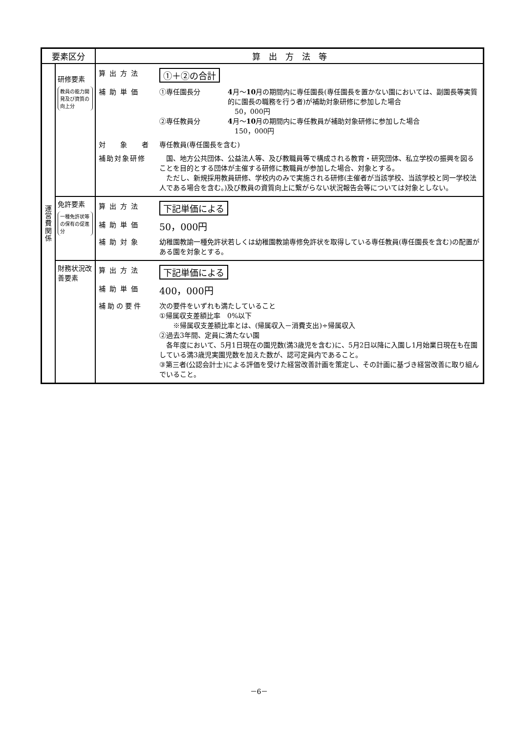| 要素区分 | | 算 出 方 法 等 |
| --- | --- | --- |
| 運 営 費 関 係 | 研修要素 教員の能力開発及び資質の向上分 | / 算出方法 / ①＋②の合計 / / 補助単価 / ①専任園長分 4 月～ 10 月の期間内に専任園長(専任園長を置かない園においては、副園長等実質的に園長の職務を行う者)が補助対象研修に参加した場合 50，000円 ②専任教員分 4 月～ 10 月の期間内に専任教員が補助対象研修に参加した場合 150，000円 / / 対 象 者 / 専任教員(専任園長を含む) / / 補助対象研修 / 国、地方公共団体、公益法人等、及び教職員等で構成される教育・研究団体、私立学校の振興を図ることを目的とする団体が主催する研修に教職員が参加した場合、対象とする。 ただし、新規採用教員研修、学校内のみで実施される研修(主催者が当該学校、当該学校と同一学校法人である場合を含む。)及び教員の資質向上に繋がらない状況報告会等については対象としない。 / |
| | 免許要素 一種免許状等の保有の促進分 | / 算出方法 / 下記単価による / / 補助単価 / 50，000円 / / 補助対象 / 幼稚園教諭一種免許状若しくは幼稚園教諭専修免許状を取得している専任教員(専任園長を含む)の配置がある園を対象とする。 / |
| | 財務状況改善要素 | / 算出方法 / 下記単価による / / 補助単価 / 400，000円 / / 補助の要件 / 次の要件をいずれも満たしていること ①帰属収支差額比率 0%以下 ※帰属収支差額比率とは、(帰属収入－消費支出)÷帰属収入 ②過去3年間、定員に満たない園 各年度において、5月1日現在の園児数(満3歳児を含む)に、5月2日以降に入園し1月始業日現在も在園している満3歳児実園児数を加えた数が、認可定員内であること。 ③第三者(公認会計士)による評価を受けた経営改善計画を策定し、その計画に基づき経営改善に取り組んでいること。 / |
－6－